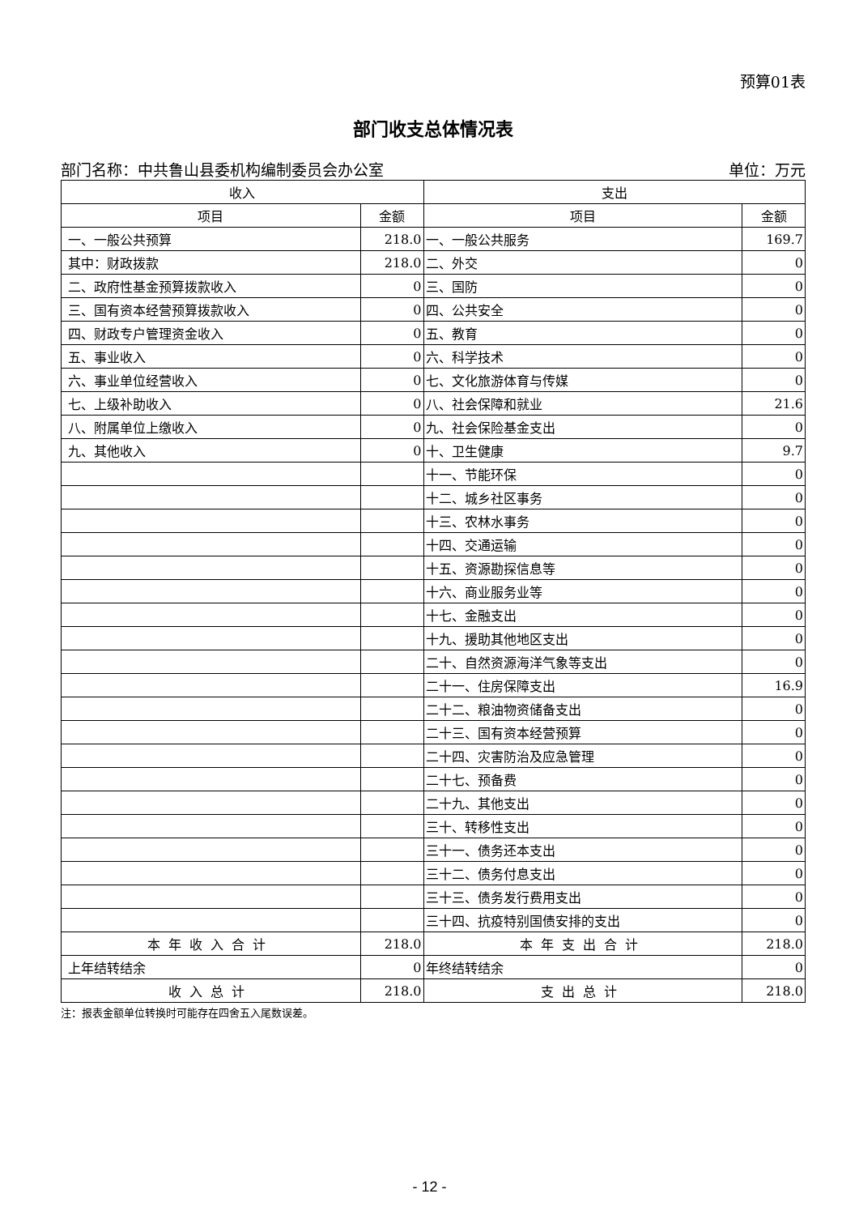预算01表
部门收支总体情况表
部门名称：中共鲁山县委机构编制委员会办公室 单位：万元
| 收入 | | 支出 | |
| --- | --- | --- | --- |
| 项目 | 金额 | 项目 | 金额 |
| 一、一般公共预算 | 218.0 | 一、一般公共服务 | 169.7 |
| 其中：财政拨款 | 218.0 | 二、外交 | 0 |
| 二、政府性基金预算拨款收入 | 0 | 三、国防 | 0 |
| 三、国有资本经营预算拨款收入 | 0 | 四、公共安全 | 0 |
| 四、财政专户管理资金收入 | 0 | 五、教育 | 0 |
| 五、事业收入 | 0 | 六、科学技术 | 0 |
| 六、事业单位经营收入 | 0 | 七、文化旅游体育与传媒 | 0 |
| 七、上级补助收入 | 0 | 八、社会保障和就业 | 21.6 |
| 八、附属单位上缴收入 | 0 | 九、社会保险基金支出 | 0 |
| 九、其他收入 | 0 | 十、卫生健康 | 9.7 |
| | | 十一、节能环保 | 0 |
| | | 十二、城乡社区事务 | 0 |
| | | 十三、农林水事务 | 0 |
| | | 十四、交通运输 | 0 |
| | | 十五、资源勘探信息等 | 0 |
| | | 十六、商业服务业等 | 0 |
| | | 十七、金融支出 | 0 |
| | | 十九、援助其他地区支出 | 0 |
| | | 二十、自然资源海洋气象等支出 | 0 |
| | | 二十一、住房保障支出 | 16.9 |
| | | 二十二、粮油物资储备支出 | 0 |
| | | 二十三、国有资本经营预算 | 0 |
| | | 二十四、灾害防治及应急管理 | 0 |
| | | 二十七、预备费 | 0 |
| | | 二十九、其他支出 | 0 |
| | | 三十、转移性支出 | 0 |
| | | 三十一、债务还本支出 | 0 |
| | | 三十二、债务付息支出 | 0 |
| | | 三十三、债务发行费用支出 | 0 |
| | | 三十四、抗疫特别国债安排的支出 | 0 |
| 本年收入合计 | 218.0 | 本年支出合计 | 218.0 |
| 上年结转结余 | 0 | 年终结转结余 | 0 |
| 收入总计 | 218.0 | 支出总计 | 218.0 |
注：报表金额单位转换时可能存在四舍五入尾数误差。
- 12 -